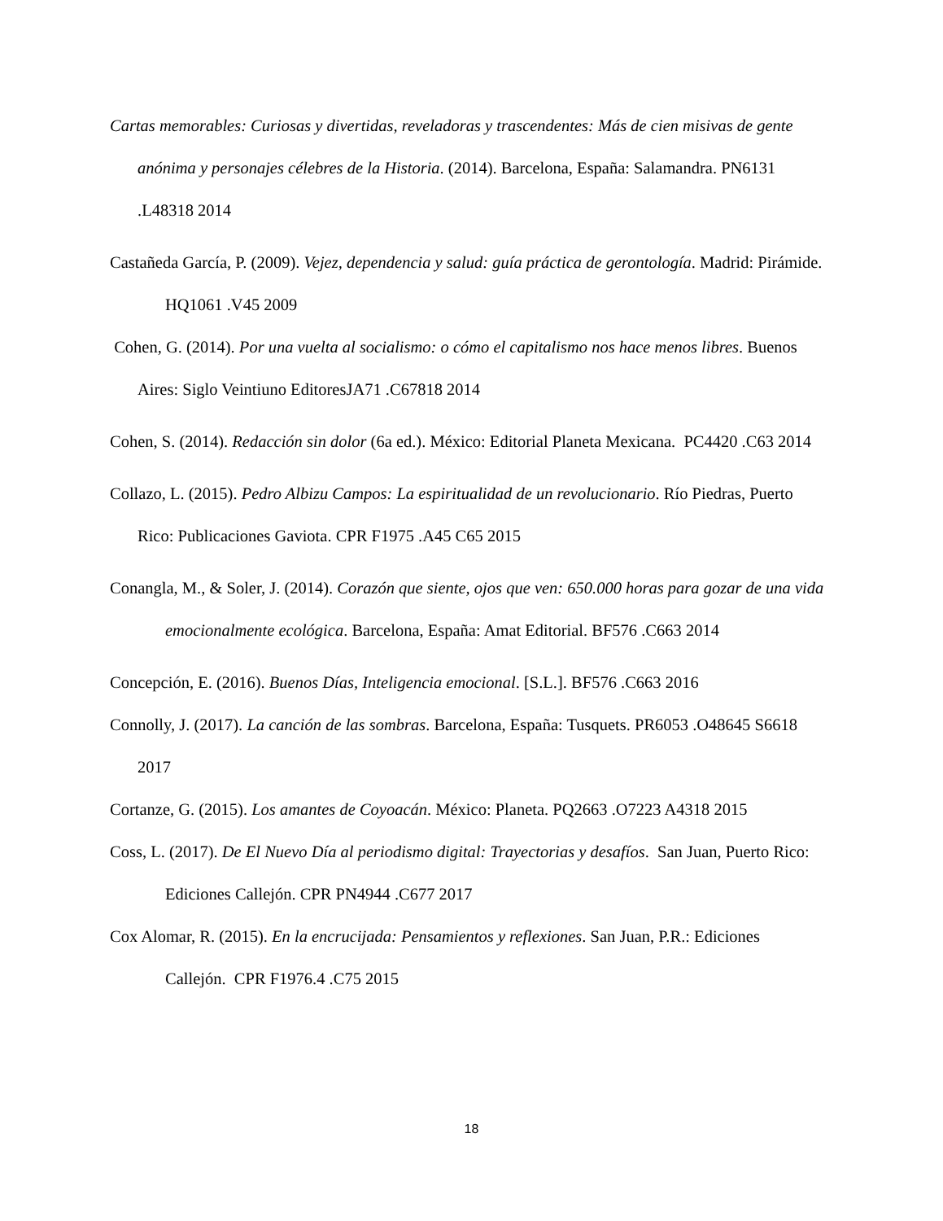Cartas memorables: Curiosas y divertidas, reveladoras y trascendentes: Más de cien misivas de gente anónima y personajes célebres de la Historia. (2014). Barcelona, España: Salamandra. PN6131 .L48318 2014
Castañeda García, P. (2009). Vejez, dependencia y salud: guía práctica de gerontología. Madrid: Pirámide. HQ1061 .V45 2009
Cohen, G. (2014). Por una vuelta al socialismo: o cómo el capitalismo nos hace menos libres. Buenos Aires: Siglo Veintiuno EditoresJA71 .C67818 2014
Cohen, S. (2014). Redacción sin dolor (6a ed.). México: Editorial Planeta Mexicana. PC4420 .C63 2014
Collazo, L. (2015). Pedro Albizu Campos: La espiritualidad de un revolucionario. Río Piedras, Puerto Rico: Publicaciones Gaviota. CPR F1975 .A45 C65 2015
Conangla, M., & Soler, J. (2014). Corazón que siente, ojos que ven: 650.000 horas para gozar de una vida emocionalmente ecológica. Barcelona, España: Amat Editorial. BF576 .C663 2014
Concepción, E. (2016). Buenos Días, Inteligencia emocional. [S.L.]. BF576 .C663 2016
Connolly, J. (2017). La canción de las sombras. Barcelona, España: Tusquets. PR6053 .O48645 S6618 2017
Cortanze, G. (2015). Los amantes de Coyoacán. México: Planeta. PQ2663 .O7223 A4318 2015
Coss, L. (2017). De El Nuevo Día al periodismo digital: Trayectorias y desafíos. San Juan, Puerto Rico: Ediciones Callejón. CPR PN4944 .C677 2017
Cox Alomar, R. (2015). En la encrucijada: Pensamientos y reflexiones. San Juan, P.R.: Ediciones Callejón. CPR F1976.4 .C75 2015
18